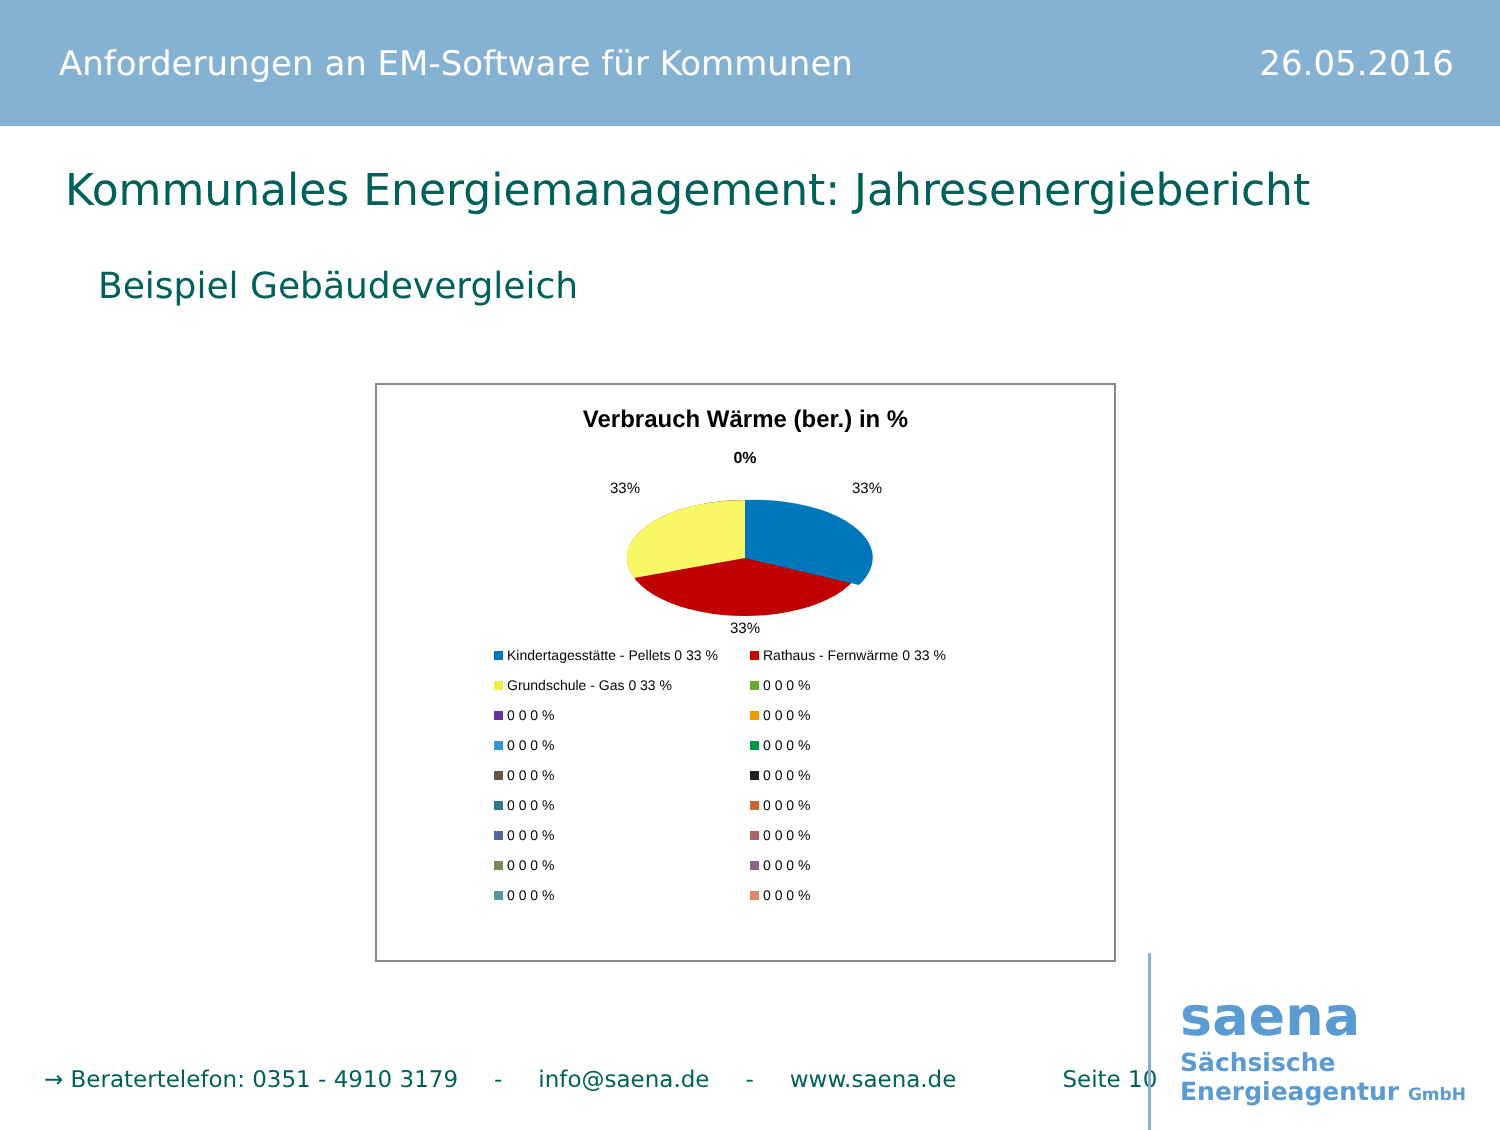Anforderungen an EM-Software für Kommunen 26.05.2016
Kommunales Energiemanagement: Jahresenergiebericht
Beispiel Gebäudevergleich
Verbrauch Wärme (ber.) in %
0%
33%
33%
33%
Kindertagesstätte - Pellets 0 33 % Rathaus - Fernwärme 0 33 % Grundschule - Gas 0 33 % 0 0 0 % 0 0 0 % 0 0 0 % 0 0 0 % 0 0 0 % 0 0 0 % 0 0 0 % 0 0 0 % 0 0 0 % 0 0 0 % 0 0 0 % 0 0 0 % 0 0 0 % 0 0 0 % 0 0 0 %
→ Beratertelefon: 0351 - 4910 3179 - info@saena.de - www.saena.de Seite 10
saena
Sächsische
Energieagentur GmbH